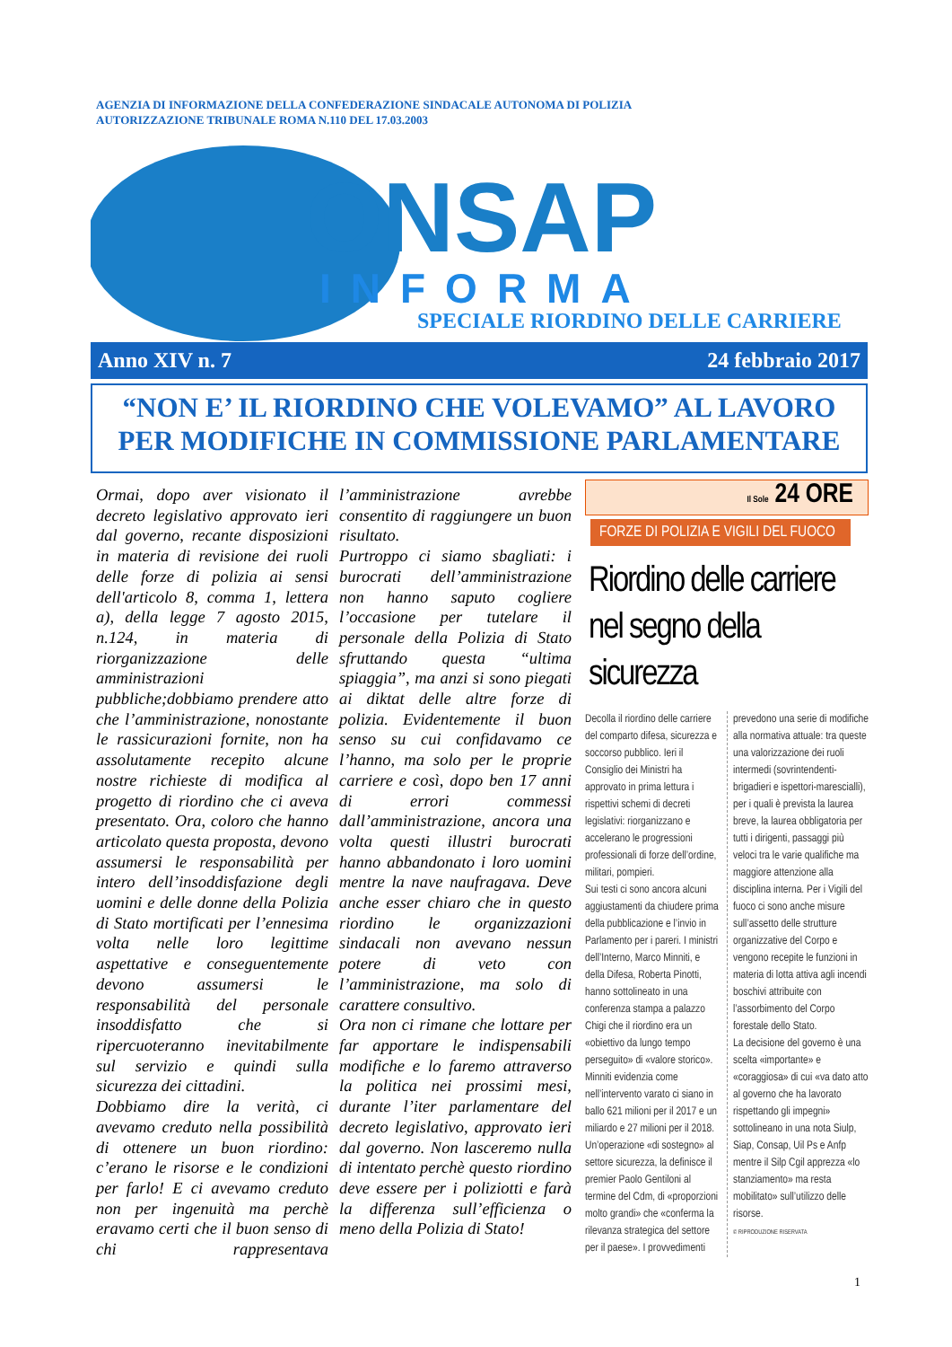AGENZIA DI INFORMAZIONE DELLA CONFEDERAZIONE SINDACALE AUTONOMA DI POLIZIA
AUTORIZZAZIONE TRIBUNALE ROMA N.110 DEL 17.03.2003
ONSAP
INFORMA
SPECIALE RIORDINO DELLE CARRIERE
Anno XIV n. 7 24 febbraio 2017
“NON E’ IL RIORDINO CHE VOLEVAMO” AL LAVORO
PER MODIFICHE IN COMMISSIONE PARLAMENTARE
Ormai, dopo aver visionato il decreto legislativo approvato ieri dal governo, recante disposizioni in materia di revisione dei ruoli delle forze di polizia ai sensi dell'articolo 8, comma 1, lettera a), della legge 7 agosto 2015, n.124, in materia di riorganizzazione delle amministrazioni pubbliche;dobbiamo prendere atto che l’amministrazione, nonostante le rassicurazioni fornite, non ha assolutamente recepito alcune nostre richieste di modifica al progetto di riordino che ci aveva presentato. Ora, coloro che hanno articolato questa proposta, devono assumersi le responsabilità per intero dell’insoddisfazione degli uomini e delle donne della Polizia di Stato mortificati per l’ennesima volta nelle loro legittime aspettative e conseguentemente devono assumersi le responsabilità del personale insoddisfatto che si ripercuoteranno inevitabilmente sul servizio e quindi sulla sicurezza dei cittadini.
Dobbiamo dire la verità, ci avevamo creduto nella possibilità di ottenere un buon riordino: c’erano le risorse e le condizioni per farlo! E ci avevamo creduto non per ingenuità ma perchè eravamo certi che il buon senso di chi rappresentava l’amministrazione avrebbe consentito di raggiungere un buon risultato.
Purtroppo ci siamo sbagliati: i burocrati dell’amministrazione non hanno saputo cogliere l’occasione per tutelare il personale della Polizia di Stato sfruttando questa “ultima spiaggia”, ma anzi si sono piegati ai diktat delle altre forze di polizia. Evidentemente il buon senso su cui confidavamo ce l’hanno, ma solo per le proprie carriere e così, dopo ben 17 anni di errori commessi dall’amministrazione, ancora una volta questi illustri burocrati hanno abbandonato i loro uomini mentre la nave naufragava. Deve anche esser chiaro che in questo riordino le organizzazioni sindacali non avevano nessun potere di veto con l’amministrazione, ma solo di carattere consultivo.
Ora non ci rimane che lottare per far apportare le indispensabili modifiche e lo faremo attraverso la politica nei prossimi mesi, durante l’iter parlamentare del decreto legislativo, approvato ieri dal governo. Non lasceremo nulla di intentato perchè questo riordino deve essere per i poliziotti e farà la differenza sull’efficienza o meno della Polizia di Stato!
Il Sole 24 ORE
FORZE DI POLIZIA E VIGILI DEL FUOCO
Riordino delle carriere nel segno della sicurezza
Decolla il riordino delle carriere del comparto difesa, sicurezza e soccorso pubblico. Ieri il Consiglio dei Ministri ha approvato in prima lettura i rispettivi schemi di decreti legislativi: riorganizzano e accelerano le progressioni professionali di forze dell’ordine, militari, pompieri.
Sui testi ci sono ancora alcuni aggiustamenti da chiudere prima della pubblicazione e l’invio in Parlamento per i pareri. I ministri dell’Interno, Marco Minniti, e della Difesa, Roberta Pinotti, hanno sottolineato in una conferenza stampa a palazzo Chigi che il riordino era un «obiettivo da lungo tempo perseguito» di «valore storico». Minniti evidenzia come nell’intervento varato ci siano in ballo 621 milioni per il 2017 e un miliardo e 27 milioni per il 2018. Un’operazione «di sostegno» al settore sicurezza, la definisce il premier Paolo Gentiloni al termine del Cdm, di «proporzioni molto grandi» che «conferma la rilevanza strategica del settore per il paese». I provvedimenti prevedono una serie di modifiche alla normativa attuale: tra queste una valorizzazione dei ruoli intermedi (sovrintendenti-brigadieri e ispettori-marescialli), per i quali è prevista la laurea breve, la laurea obbligatoria per tutti i dirigenti, passaggi più veloci tra le varie qualifiche ma maggiore attenzione alla disciplina interna. Per i Vigili del fuoco ci sono anche misure sull’assetto delle strutture organizzative del Corpo e vengono recepite le funzioni in materia di lotta attiva agli incendi boschivi attribuite con l’assorbimento del Corpo forestale dello Stato.
La decisione del governo è una scelta «importante» e «coraggiosa» di cui «va dato atto al governo che ha lavorato rispettando gli impegni» sottolineano in una nota Siulp, Siap, Consap, Uil Ps e Anfp mentre il Silp Cgil apprezza «lo stanziamento» ma resta mobilitato» sull’utilizzo delle risorse.
© RIPRODUZIONE RISERVATA
1